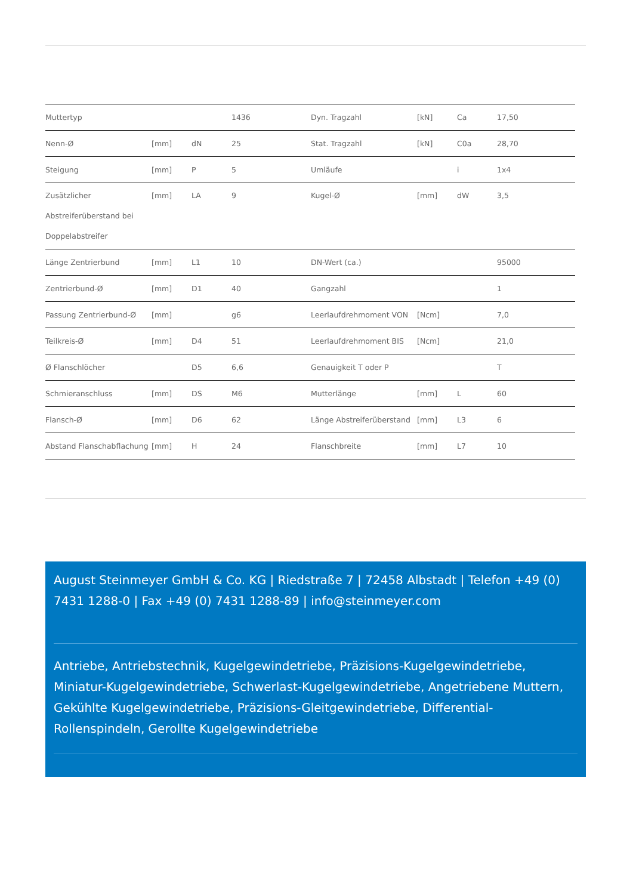| Muttertyp | | | 1436 | Dyn. Tragzahl | [kN] | Ca | 17,50 |
| Nenn-Ø | [mm] | dN | 25 | Stat. Tragzahl | [kN] | C0a | 28,70 |
| Steigung | [mm] | P | 5 | Umläufe | | i | 1x4 |
| Zusätzlicher Abstreiferüberstand bei Doppelabstreifer | [mm] | LA | 9 | Kugel-Ø | [mm] | dW | 3,5 |
| Länge Zentrierbund | [mm] | L1 | 10 | DN-Wert (ca.) | | | 95000 |
| Zentrierbund-Ø | [mm] | D1 | 40 | Gangzahl | | | 1 |
| Passung Zentrierbund-Ø | [mm] | | g6 | Leerlaufdrehmoment VON | [Ncm] | | 7,0 |
| Teilkreis-Ø | [mm] | D4 | 51 | Leerlaufdrehmoment BIS | [Ncm] | | 21,0 |
| Ø Flanschlöcher | | D5 | 6,6 | Genauigkeit T oder P | | | T |
| Schmieranschluss | [mm] | DS | M6 | Mutterlänge | [mm] | L | 60 |
| Flansch-Ø | [mm] | D6 | 62 | Länge Abstreiferüberstand | [mm] | L3 | 6 |
| Abstand Flanschabflachung | [mm] | H | 24 | Flanschbreite | [mm] | L7 | 10 |
August Steinmeyer GmbH & Co. KG | Riedstraße 7 | 72458 Albstadt | Telefon +49 (0) 7431 1288-0 | Fax +49 (0) 7431 1288-89 | info@steinmeyer.com
Antriebe, Antriebstechnik, Kugelgewindetriebe, Präzisions-Kugelgewindetriebe, Miniatur-Kugelgewindetriebe, Schwerlast-Kugelgewindetriebe, Angetriebene Muttern, Gekühlte Kugelgewindetriebe, Präzisions-Gleitgewindetriebe, Differential-Rollenspindeln, Gerollte Kugelgewindetriebe